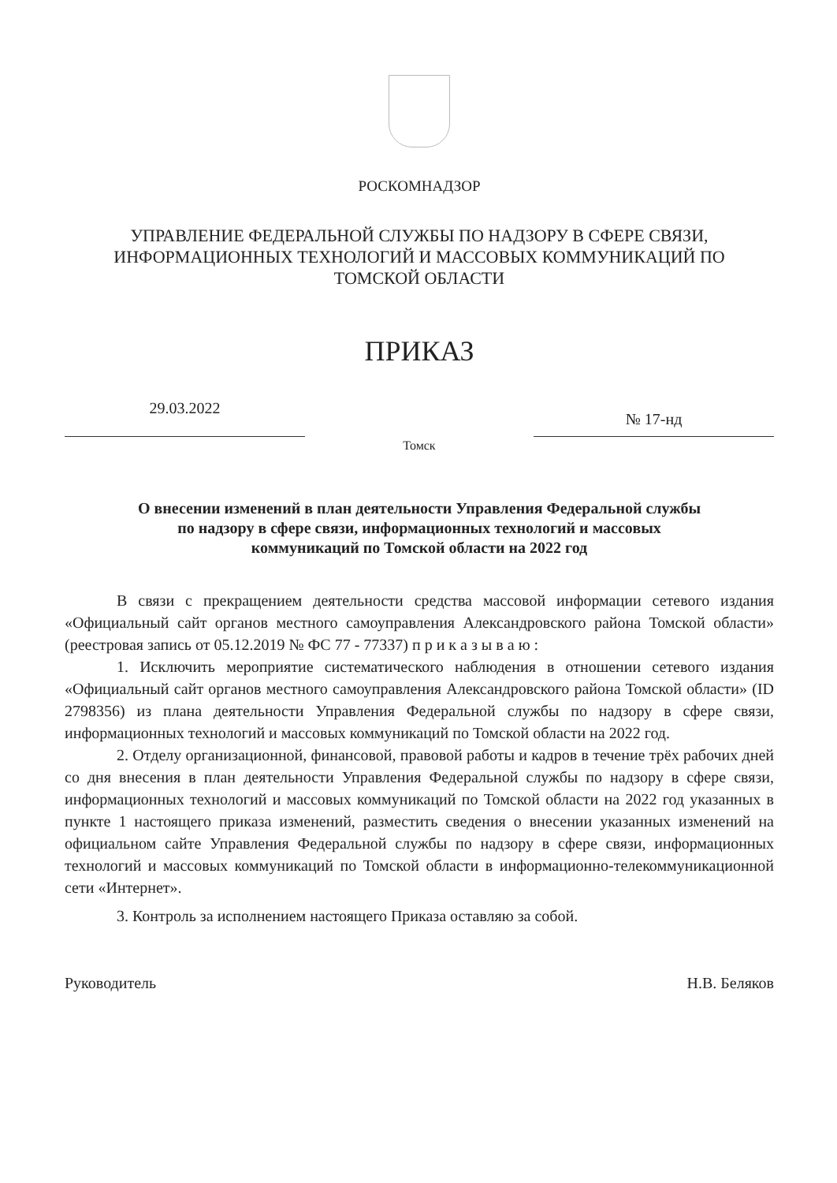РОСКОМНАДЗОР
УПРАВЛЕНИЕ ФЕДЕРАЛЬНОЙ СЛУЖБЫ ПО НАДЗОРУ В СФЕРЕ СВЯЗИ,
ИНФОРМАЦИОННЫХ ТЕХНОЛОГИЙ И МАССОВЫХ КОММУНИКАЦИЙ ПО
ТОМСКОЙ ОБЛАСТИ
ПРИКАЗ
29.03.2022
№ 17-нд
Томск
О внесении изменений в план деятельности Управления Федеральной службы
по надзору в сфере связи, информационных технологий и массовых
коммуникаций по Томской области на 2022 год
В связи с прекращением деятельности средства массовой информации сетевого издания «Официальный сайт органов местного самоуправления Александровского района Томской области» (реестровая запись от 05.12.2019 № ФС 77 - 77337) п р и к а з ы в а ю :
1. Исключить мероприятие систематического наблюдения в отношении сетевого издания «Официальный сайт органов местного самоуправления Александровского района Томской области» (ID 2798356) из плана деятельности Управления Федеральной службы по надзору в сфере связи, информационных технологий и массовых коммуникаций по Томской области на 2022 год.
2. Отделу организационной, финансовой, правовой работы и кадров в течение трёх рабочих дней со дня внесения в план деятельности Управления Федеральной службы по надзору в сфере связи, информационных технологий и массовых коммуникаций по Томской области на 2022 год указанных в пункте 1 настоящего приказа изменений, разместить сведения о внесении указанных изменений на официальном сайте Управления Федеральной службы по надзору в сфере связи, информационных технологий и массовых коммуникаций по Томской области в информационно-телекоммуникационной сети «Интернет».
3. Контроль за исполнением настоящего Приказа оставляю за собой.
Руководитель Н.В. Беляков